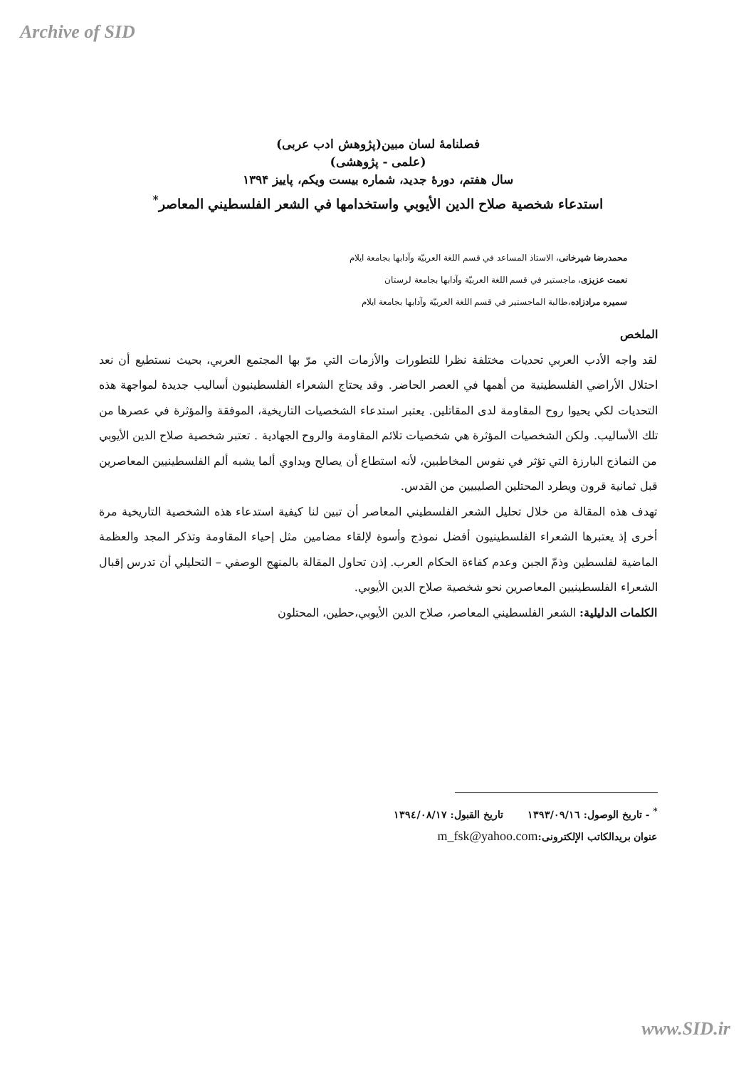Archive of SID
فصلنامهٔ لسان مبین(پژوهش ادب عربی)
(علمی - پژوهشی)
سال هفتم، دورهٔ جدید، شماره بیست ویکم، پاییز ۱۳۹۴
استدعاء شخصية صلاح الدين الأيوبي واستخدامها في الشعر الفلسطيني المعاصر<sup>*</sup>
محمدرضا شيرخانى، الاستاذ المساعد في قسم اللغة العربيّة وآدابها بجامعة ايلام
نعمت عزيزى، ماجستير في قسم اللغة العربيّة وآدابها بجامعة لرستان
سميره مرادزاده،طالبة الماجستير في قسم اللغة العربيّة وآدابها بجامعة ايلام
الملخص
لقد واجه الأدب العربي تحديات مختلفة نظرا للتطورات والأزمات التي مرّ بها المجتمع العربي، بحيث نستطيع أن نعد احتلال الأراضي الفلسطينية من أهمها في العصر الحاضر. وقد يحتاج الشعراء الفلسطينيون أساليب جديدة لمواجهة هذه التحديات لكي يحيوا روح المقاومة لدى المقاتلين. يعتبر استدعاء الشخصيات التاريخية، الموفقة والمؤثرة في عصرها من تلك الأساليب. ولكن الشخصيات المؤثرة هي شخصيات تلائم المقاومة والروح الجهادية . تعتبر شخصية صلاح الدين الأيوبي من النماذج البارزة التي تؤثر في نفوس المخاطبين، لأنه استطاع أن يصالح ويداوي ألما يشبه ألم الفلسطينيين المعاصرين قبل ثمانية قرون ويطرد المحتلين الصليبيين من القدس.
تهدف هذه المقالة من خلال تحليل الشعر الفلسطيني المعاصر أن تبين لنا كيفية استدعاء هذه الشخصية التاريخية مرة أخرى إذ يعتبرها الشعراء الفلسطينيون أفضل نموذج وأسوة لإلقاء مضامين مثل إحياء المقاومة وتذكر المجد والعظمة الماضية لفلسطين وذمّ الجبن وعدم كفاءة الحكام العرب. إذن تحاول المقالة بالمنهج الوصفي – التحليلي أن تدرس إقبال الشعراء الفلسطينيين المعاصرين نحو شخصية صلاح الدين الأيوبي.
الكلمات الدليلية: الشعر الفلسطيني المعاصر، صلاح الدين الأيوبي،حطين، المحتلون
<sup>*</sup> - تاريخ الوصول: ١٣٩٣/٠٩/١٦ تاريخ القبول: ١٣٩٤/٠٨/١٧
عنوان بريدالكاتب الإلكترونى: m_fsk@yahoo.com
www.SID.ir